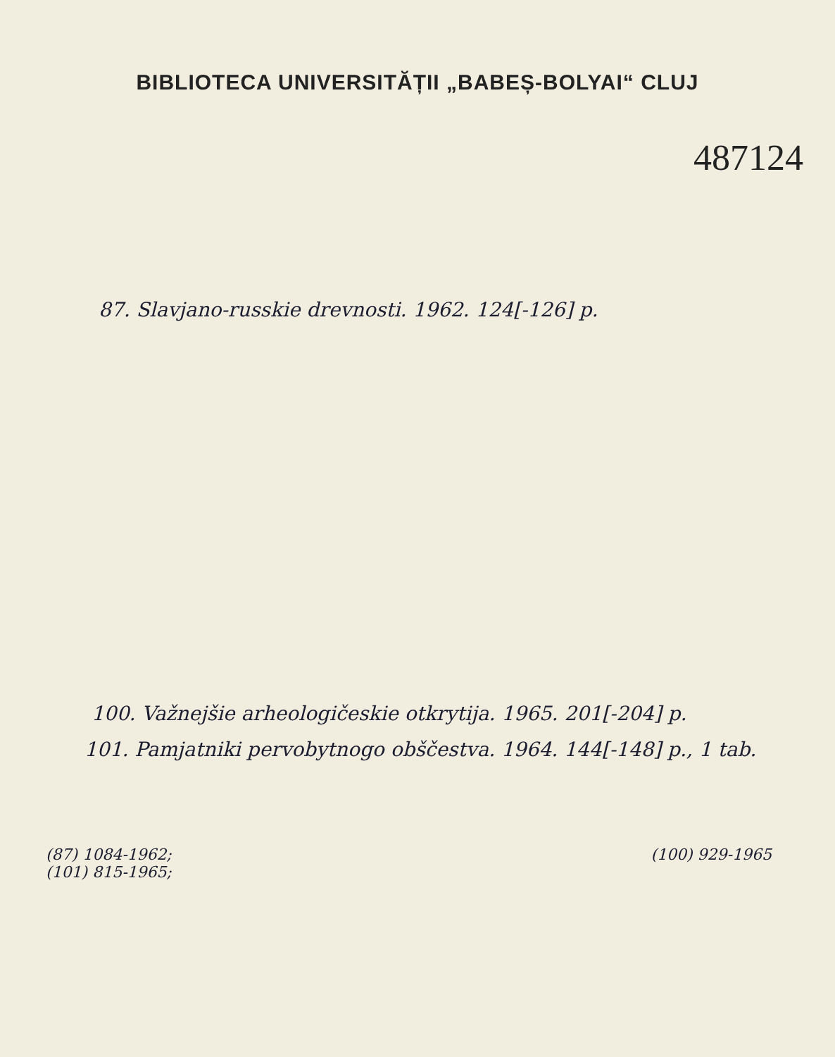BIBLIOTECA UNIVERSITĂȚII „BABEȘ-BOLYAI“ CLUJ
487124
87. Slavjano-russkie drevnosti. 1962. 124[-126] p.
100. Važnejšie arheologičeskie otkrytija. 1965. 201[-204] p.
101. Pamjatniki pervobytnogo obščestva. 1964. 144[-148] p., 1 tab.
(87) 1084-1962;
(101) 815-1965;
(100) 929-1965